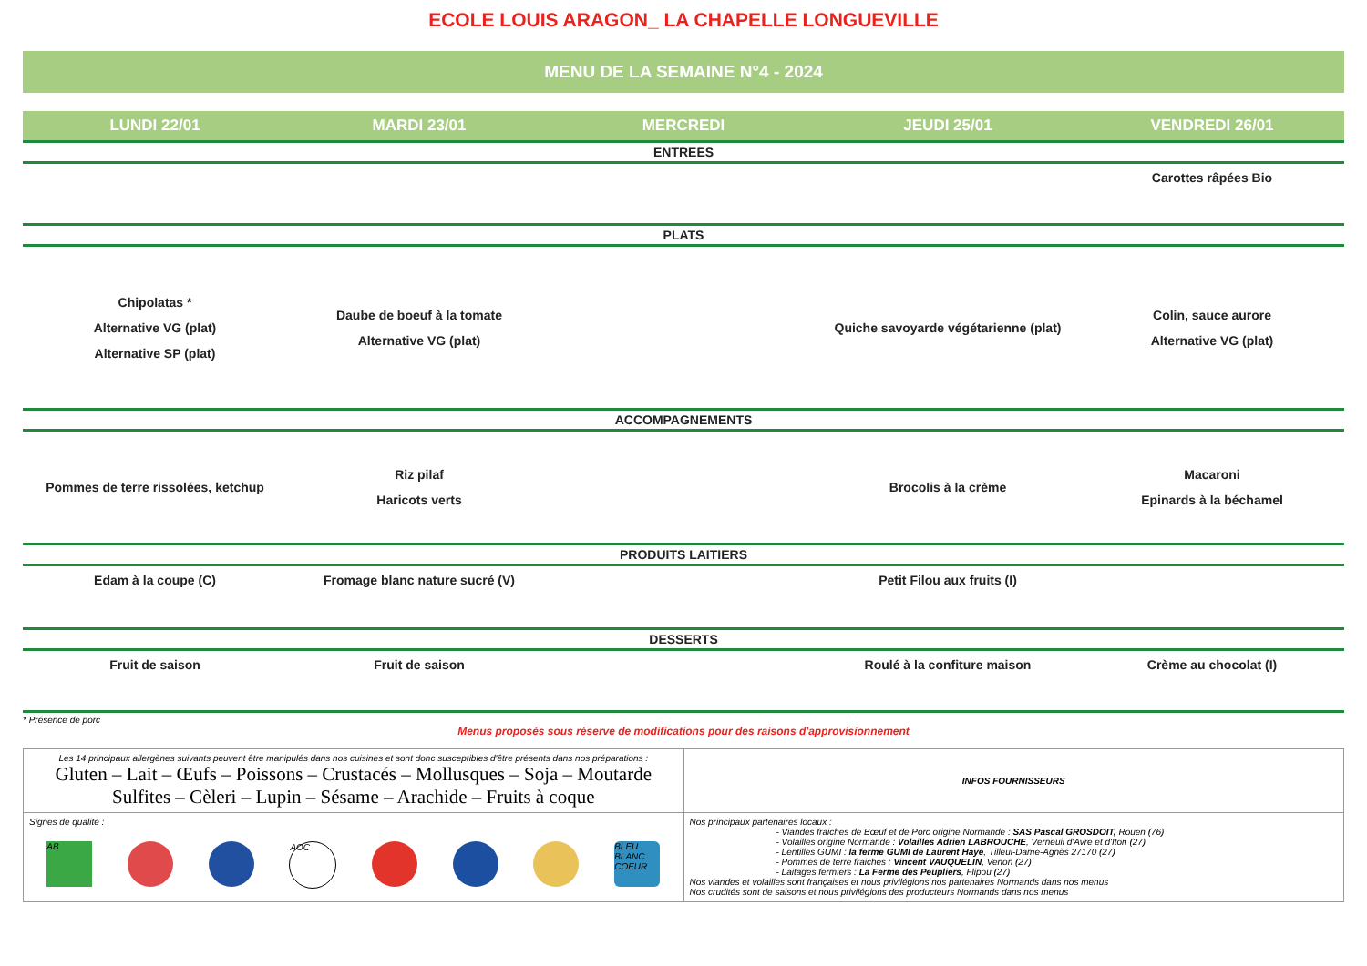ECOLE LOUIS ARAGON_ LA CHAPELLE LONGUEVILLE
MENU DE LA SEMAINE N°4 - 2024
| LUNDI 22/01 | MARDI 23/01 | MERCREDI | JEUDI 25/01 | VENDREDI 26/01 |
| --- | --- | --- | --- | --- |
| ENTREES | | | | |
| | | | | Carottes râpées Bio |
| PLATS | | | | |
| Chipolatas * Alternative VG (plat) Alternative SP (plat) | Daube de boeuf à la tomate Alternative VG (plat) | | Quiche savoyarde végétarienne (plat) | Colin, sauce aurore Alternative VG (plat) |
| ACCOMPAGNEMENTS | | | | |
| Pommes de terre rissolées, ketchup | Riz pilaf Haricots verts | | Brocolis à la crème | Macaroni Epinards à la béchamel |
| PRODUITS LAITIERS | | | | |
| Edam à la coupe (C) | Fromage blanc nature sucré (V) | | Petit Filou aux fruits (I) | |
| DESSERTS | | | | |
| Fruit de saison | Fruit de saison | | Roulé à la confiture maison | Crème au chocolat (I) |
* Présence de porc
Menus proposés sous réserve de modifications pour des raisons d'approvisionnement
| Les 14 principaux allergènes suivants peuvent être manipulés dans nos cuisines et sont donc susceptibles d'être présents dans nos préparations : Gluten – Lait – Œufs – Poissons – Crustacés – Mollusques – Soja – Moutarde Sulfites – Cèleri – Lupin – Sésame – Arachide – Fruits à coque | INFOS FOURNISSEURS |
| Signes de qualité : AB AOC BLEU BLANC COEUR | Nos principaux partenaires locaux : - Viandes fraiches de Bœuf et de Porc origine Normande : SAS Pascal GROSDOIT, Rouen (76) - Volailles origine Normande : Volailles Adrien LABROUCHE , Verneuil d'Avre et d'Iton (27) - Lentilles GUMI : la ferme GUMI de Laurent Haye , Tilleul-Dame-Agnès 27170 (27) - Pommes de terre fraiches : Vincent VAUQUELIN , Venon (27) - Laitages fermiers : La Ferme des Peupliers , Flipou (27) Nos viandes et volailles sont françaises et nous privilégions nos partenaires Normands dans nos menus Nos crudités sont de saisons et nous privilégions des producteurs Normands dans nos menus |